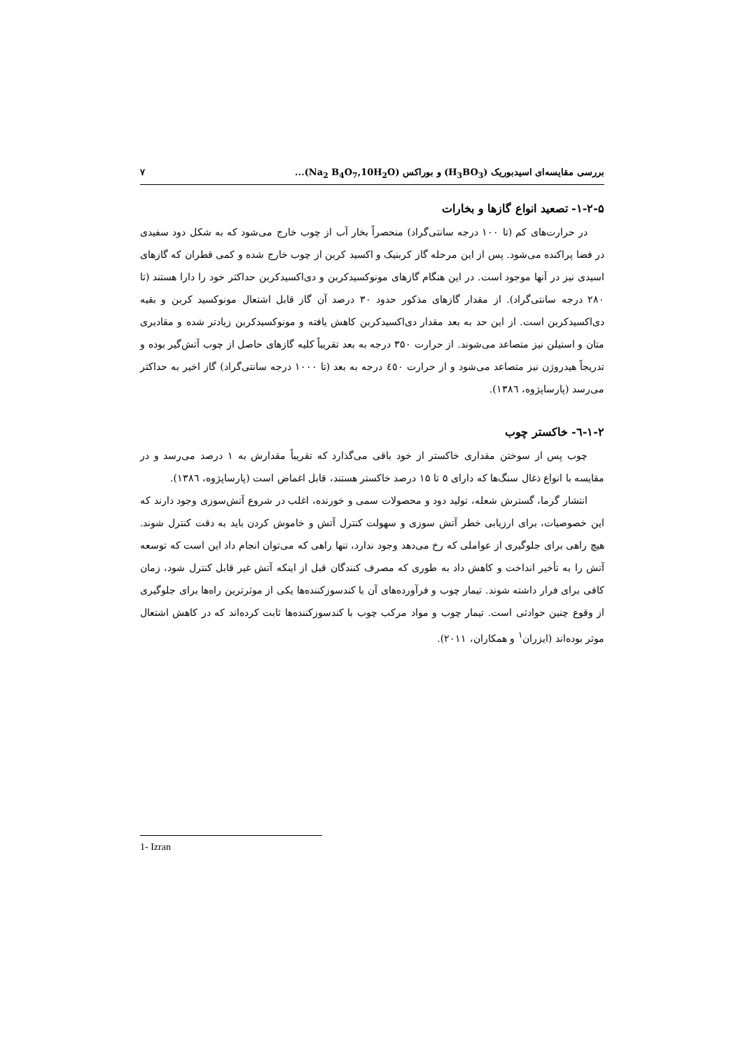بررسی مقایسه‌ای اسیدبوریک (H<sub>3</sub>BO<sub>3</sub>) و بوراکس (Na<sub>2</sub> B<sub>4</sub>O<sub>7</sub>,10H<sub>2</sub>O)... ۷
۱-۲-۵- تصعید انواع گازها و بخارات
در حرارت‌های کم (تا ۱۰۰ درجه سانتی‌گراد) منحصراً بخار آب از چوب خارج می‌شود که به شکل دود سفیدی در فضا پراکنده می‌شود. پس از این مرحله گاز کربنیک و اکسید کربن از چوب خارج شده و کمی قطران که گازهای اسیدی نیز در آنها موجود است. در این هنگام گازهای مونوکسیدکربن و دی‌اکسیدکربن حداکثر خود را دارا هستند (تا ۲۸۰ درجه سانتی‌گراد). از مقدار گازهای مذکور حدود ۳۰ درصد آن گاز قابل اشتعال مونوکسید کربن و بقیه دی‌اکسیدکربن است. از این حد به بعد مقدار دی‌اکسیدکربن کاهش یافته و مونوکسیدکربن زیادتر شده و مقادیری متان و استیلن نیز متصاعد می‌شوند. از حرارت ۳۵۰ درجه به بعد تقریباً کلیه گازهای حاصل از چوب آتش‌گیر بوده و تدریجاً هیدروژن نیز متصاعد می‌شود و از حرارت ٤٥۰ درجه به بعد (تا ۱۰۰۰ درجه سانتی‌گراد) گاز اخیر به حداکثر می‌رسد (پارساپژوه، ۱۳۸٦).
۱-۲-٦- خاکستر چوب
چوب پس از سوختن مقداری خاکستر از خود باقی می‌گذارد که تقریباً مقدارش به ۱ درصد می‌رسد و در مقایسه با انواع ذغال سنگ‌ها که دارای ۵ تا ۱۵ درصد خاکستر هستند، قابل اغماض است (پارساپژوه، ۱۳۸٦).
انتشار گرما، گسترش شعله، تولید دود و محصولات سمی و خورنده، اغلب در شروع آتش‌سوزی وجود دارند که این خصوصیات، برای ارزیابی خطر آتش سوزی و سهولت کنترل آتش و خاموش کردن باید به دقت کنترل شوند. هیچ راهی برای جلوگیری از عواملی که رخ می‌دهد وجود ندارد، تنها راهی که می‌توان انجام داد این است که توسعه آتش را به تأخیر انداخت و کاهش داد به طوری که مصرف کنندگان قبل از اینکه آتش غیر قابل کنترل شود، زمان کافی برای فرار داشته شوند. تیمار چوب و فرآورده‌های آن با کندسوزکننده‌ها یکی از موثرترین راه‌ها برای جلوگیری از وقوع چنین حوادثی است. تیمار چوب و مواد مرکب چوب با کندسوزکننده‌ها ثابت کرده‌اند که در کاهش اشتعال موثر بوده‌اند (ایزران<sup>۱</sup> و همکاران، ۲۰۱۱).
1- Izran